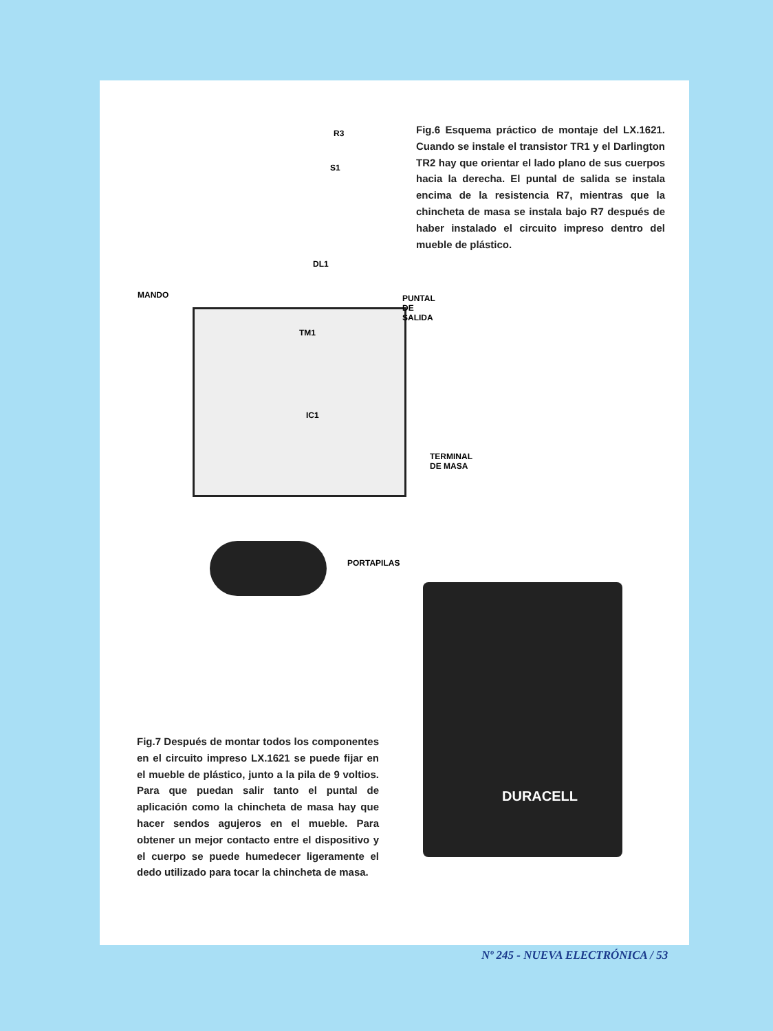R3
S1
MANDO
DL1
PUNTAL DE SALIDA
TM1
IC1
TERMINAL DE MASA
PORTAPILAS
Fig.6 Esquema práctico de montaje del LX.1621. Cuando se instale el transistor TR1 y el Darlington TR2 hay que orientar el lado plano de sus cuerpos hacia la derecha. El puntal de salida se instala encima de la resistencia R7, mientras que la chincheta de masa se instala bajo R7 después de haber instalado el circuito impreso dentro del mueble de plástico.
Fig.7 Después de montar todos los componentes en el circuito impreso LX.1621 se puede fijar en el mueble de plástico, junto a la pila de 9 voltios. Para que puedan salir tanto el puntal de aplicación como la chincheta de masa hay que hacer sendos agujeros en el mueble. Para obtener un mejor contacto entre el dispositivo y el cuerpo se puede humedecer ligeramente el dedo utilizado para tocar la chincheta de masa.
DURACELL
Nº 245 - NUEVA ELECTRÓNICA / 53